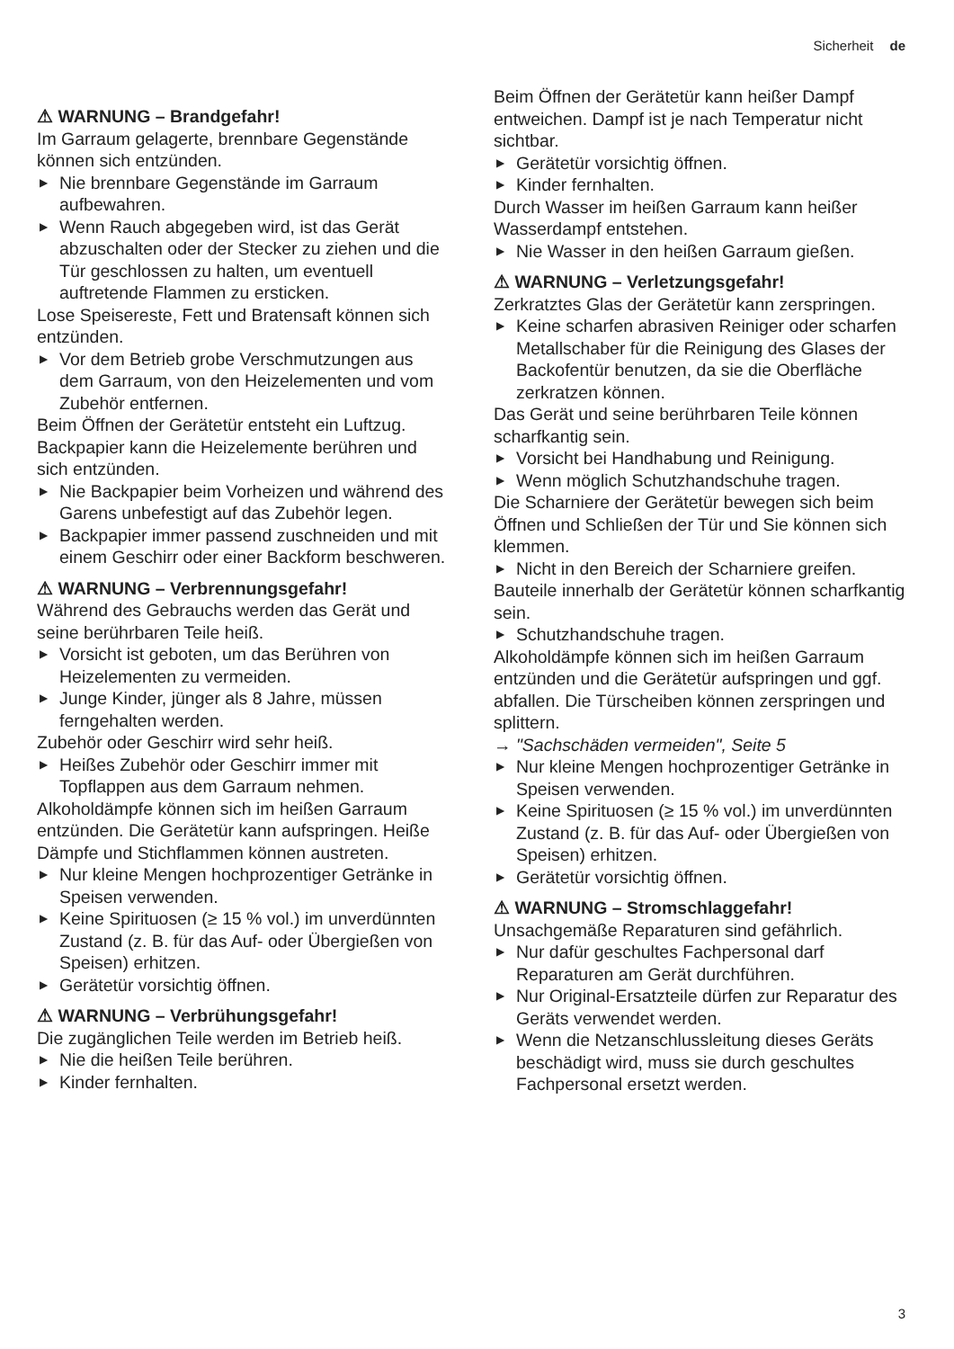Sicherheit de
⚠ WARNUNG – Brandgefahr!
Im Garraum gelagerte, brennbare Gegenstände können sich entzünden.
▶ Nie brennbare Gegenstände im Garraum aufbewahren.
▶ Wenn Rauch abgegeben wird, ist das Gerät abzuschalten oder der Stecker zu ziehen und die Tür geschlossen zu halten, um eventuell auftretende Flammen zu ersticken.
Lose Speisereste, Fett und Bratensaft können sich entzünden.
▶ Vor dem Betrieb grobe Verschmutzungen aus dem Garraum, von den Heizelementen und vom Zubehör entfernen.
Beim Öffnen der Gerätetür entsteht ein Luftzug. Backpapier kann die Heizelemente berühren und sich entzünden.
▶ Nie Backpapier beim Vorheizen und während des Garens unbefestigt auf das Zubehör legen.
▶ Backpapier immer passend zuschneiden und mit einem Geschirr oder einer Backform beschweren.
⚠ WARNUNG – Verbrennungsgefahr!
Während des Gebrauchs werden das Gerät und seine berührbaren Teile heiß.
▶ Vorsicht ist geboten, um das Berühren von Heizelementen zu vermeiden.
▶ Junge Kinder, jünger als 8 Jahre, müssen ferngehalten werden.
Zubehör oder Geschirr wird sehr heiß.
▶ Heißes Zubehör oder Geschirr immer mit Topflappen aus dem Garraum nehmen.
Alkoholdämpfe können sich im heißen Garraum entzünden. Die Gerätetür kann aufspringen. Heiße Dämpfe und Stichflammen können austreten.
▶ Nur kleine Mengen hochprozentiger Getränke in Speisen verwenden.
▶ Keine Spirituosen (≥ 15 % vol.) im unverdünnten Zustand (z. B. für das Auf- oder Übergießen von Speisen) erhitzen.
▶ Gerätetür vorsichtig öffnen.
⚠ WARNUNG – Verbrühungsgefahr!
Die zugänglichen Teile werden im Betrieb heiß.
▶ Nie die heißen Teile berühren.
▶ Kinder fernhalten.
Beim Öffnen der Gerätetür kann heißer Dampf entweichen. Dampf ist je nach Temperatur nicht sichtbar.
▶ Gerätetür vorsichtig öffnen.
▶ Kinder fernhalten.
Durch Wasser im heißen Garraum kann heißer Wasserdampf entstehen.
▶ Nie Wasser in den heißen Garraum gießen.
⚠ WARNUNG – Verletzungsgefahr!
Zerkratztes Glas der Gerätetür kann zerspringen.
▶ Keine scharfen abrasiven Reiniger oder scharfen Metallschaber für die Reinigung des Glases der Backofentür benutzen, da sie die Oberfläche zerkratzen können.
Das Gerät und seine berührbaren Teile können scharfkantig sein.
▶ Vorsicht bei Handhabung und Reinigung.
▶ Wenn möglich Schutzhandschuhe tragen.
Die Scharniere der Gerätetür bewegen sich beim Öffnen und Schließen der Tür und Sie können sich klemmen.
▶ Nicht in den Bereich der Scharniere greifen.
Bauteile innerhalb der Gerätetür können scharfkantig sein.
▶ Schutzhandschuhe tragen.
Alkoholdämpfe können sich im heißen Garraum entzünden und die Gerätetür aufspringen und ggf. abfallen. Die Türscheiben können zerspringen und splittern.
→ "Sachschäden vermeiden", Seite 5
▶ Nur kleine Mengen hochprozentiger Getränke in Speisen verwenden.
▶ Keine Spirituosen (≥ 15 % vol.) im unverdünnten Zustand (z. B. für das Auf- oder Übergießen von Speisen) erhitzen.
▶ Gerätetür vorsichtig öffnen.
⚠ WARNUNG – Stromschlaggefahr!
Unsachgemäße Reparaturen sind gefährlich.
▶ Nur dafür geschultes Fachpersonal darf Reparaturen am Gerät durchführen.
▶ Nur Original-Ersatzteile dürfen zur Reparatur des Geräts verwendet werden.
▶ Wenn die Netzanschlussleitung dieses Geräts beschädigt wird, muss sie durch geschultes Fachpersonal ersetzt werden.
3